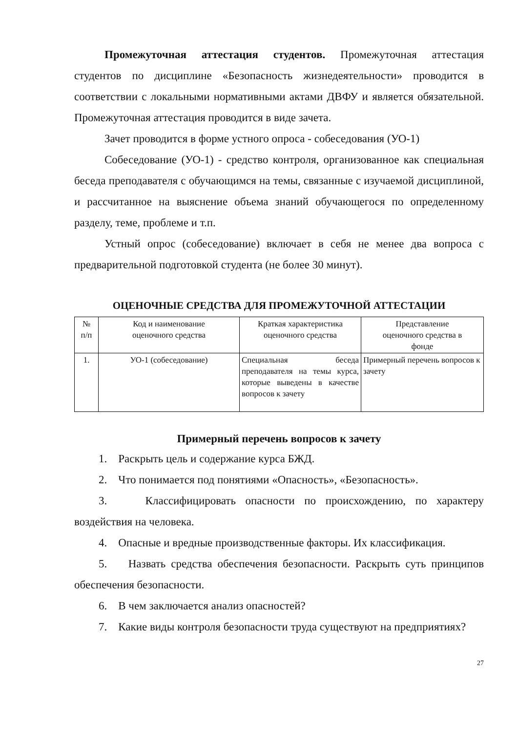Промежуточная аттестация студентов. Промежуточная аттестация студентов по дисциплине «Безопасность жизнедеятельности» проводится в соответствии с локальными нормативными актами ДВФУ и является обязательной. Промежуточная аттестация проводится в виде зачета.
Зачет проводится в форме устного опроса - собеседования (УО-1)
Собеседование (УО-1) - средство контроля, организованное как специальная беседа преподавателя с обучающимся на темы, связанные с изучаемой дисциплиной, и рассчитанное на выяснение объема знаний обучающегося по определенному разделу, теме, проблеме и т.п.
Устный опрос (собеседование) включает в себя не менее два вопроса с предварительной подготовкой студента (не более 30 минут).
ОЦЕНОЧНЫЕ СРЕДСТВА ДЛЯ ПРОМЕЖУТОЧНОЙ АТТЕСТАЦИИ
| № п/п | Код и наименование оценочного средства | Краткая характеристика оценочного средства | Представление оценочного средства в фонде |
| 1. | УО-1 (собеседование) | Специальная беседа преподавателя на темы курса, которые выведены в качестве вопросов к зачету | Примерный перечень вопросов к зачету |
Примерный перечень вопросов к зачету
1. Раскрыть цель и содержание курса БЖД.
2. Что понимается под понятиями «Опасность», «Безопасность».
3. Классифицировать опасности по происхождению, по характеру воздействия на человека.
4. Опасные и вредные производственные факторы. Их классификация.
5. Назвать средства обеспечения безопасности. Раскрыть суть принципов обеспечения безопасности.
6. В чем заключается анализ опасностей?
7. Какие виды контроля безопасности труда существуют на предприятиях?
27